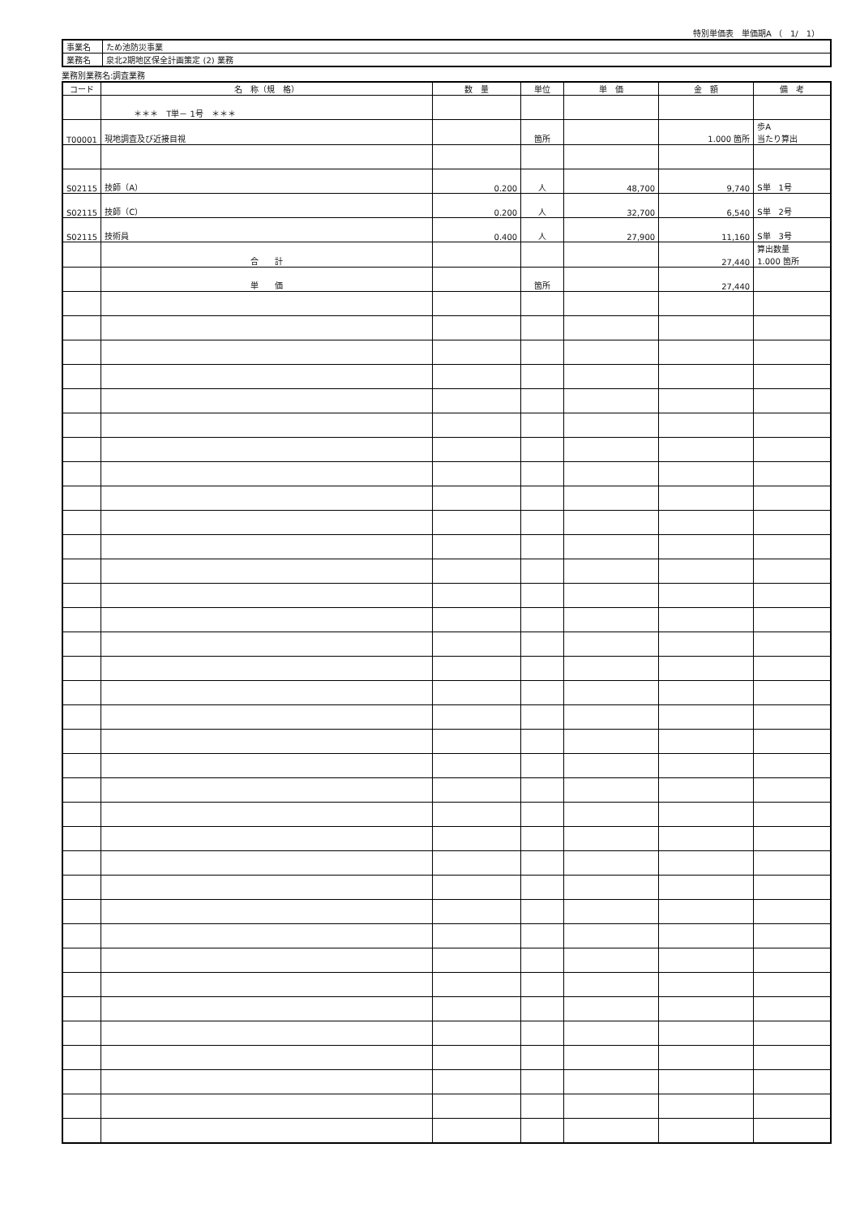特別単価表　単価期A （　1/　1）
| 事業名 | ため池防災事業 |
| 業務名 | 泉北2期地区保全計画策定 (2) 業務 |
業務別業務名:調査業務
| コード | 名 称（規 格） | 数 量 | 単位 | 単 価 | 金 額 | 備 考 |
| --- | --- | --- | --- | --- | --- | --- |
| | ＊＊＊ T単－ 1号 ＊＊＊ | | | | | |
| T00001 | 現地調査及び近接目視 | | 箇所 | | 1.000 箇所 | 歩A 当たり算出 |
| S02115 | 技師（A） | 0.200 | 人 | 48,700 | 9,740 | S単 1号 |
| S02115 | 技師（C） | 0.200 | 人 | 32,700 | 6,540 | S単 2号 |
| S02115 | 技術員 | 0.400 | 人 | 27,900 | 11,160 | S単 3号 |
| | 合 計 | | | | 27,440 | 算出数量 1.000 箇所 |
| | 単 価 | | 箇所 | | 27,440 | |